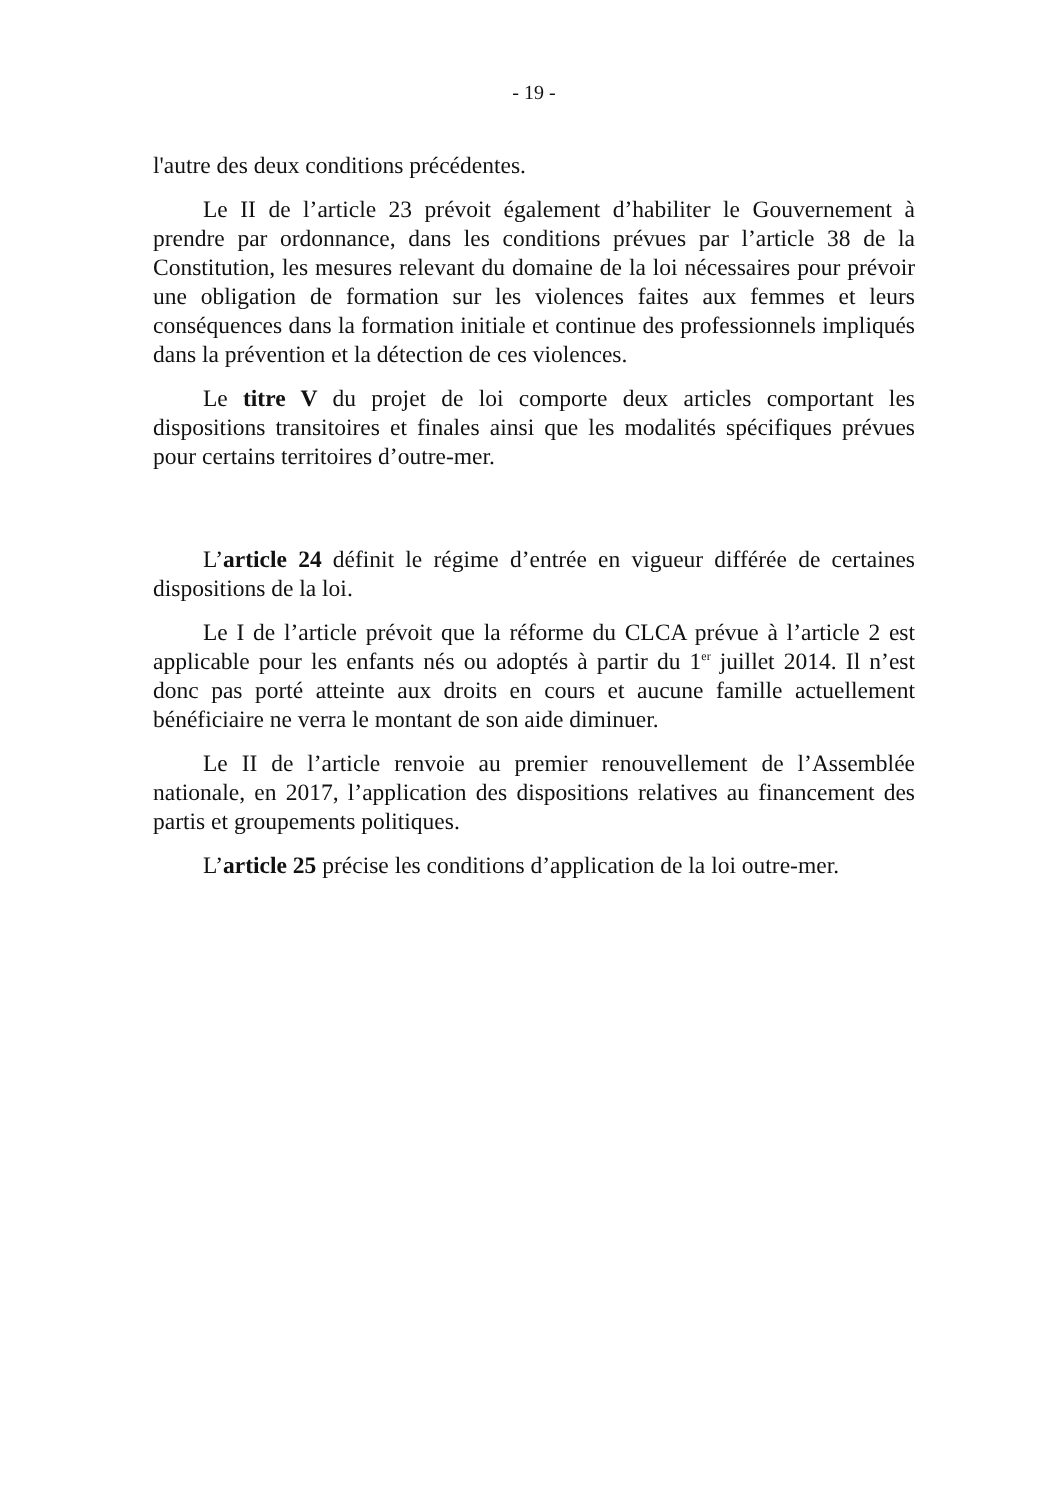- 19 -
l'autre des deux conditions précédentes.
Le II de l’article 23 prévoit également d’habiliter le Gouvernement à prendre par ordonnance, dans les conditions prévues par l’article 38 de la Constitution, les mesures relevant du domaine de la loi nécessaires pour prévoir une obligation de formation sur les violences faites aux femmes et leurs conséquences dans la formation initiale et continue des professionnels impliqués dans la prévention et la détection de ces violences.
Le titre V du projet de loi comporte deux articles comportant les dispositions transitoires et finales ainsi que les modalités spécifiques prévues pour certains territoires d’outre-mer.
L’article 24 définit le régime d’entrée en vigueur différée de certaines dispositions de la loi.
Le I de l’article prévoit que la réforme du CLCA prévue à l’article 2 est applicable pour les enfants nés ou adoptés à partir du 1<sup>er</sup> juillet 2014. Il n’est donc pas porté atteinte aux droits en cours et aucune famille actuellement bénéficiaire ne verra le montant de son aide diminuer.
Le II de l’article renvoie au premier renouvellement de l’Assemblée nationale, en 2017, l’application des dispositions relatives au financement des partis et groupements politiques.
L’article 25 précise les conditions d’application de la loi outre-mer.